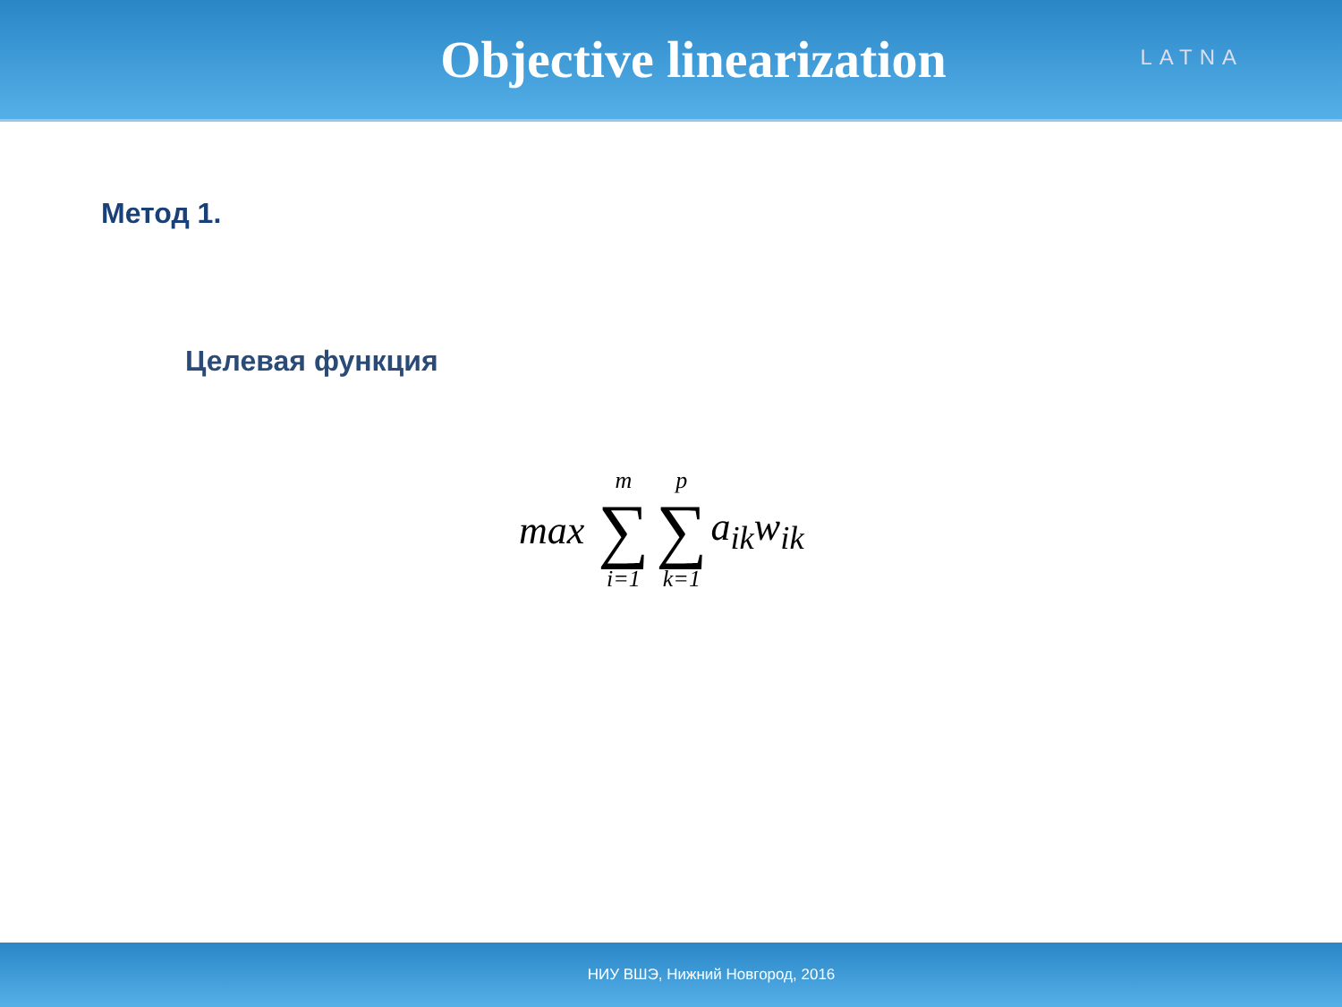Objective linearization
LATNA
Метод 1.
Целевая функция
max
m
∑
i=1
p
∑
k=1
a<sub>ik</sub>w<sub>ik</sub>
НИУ ВШЭ, Нижний Новгород, 2016